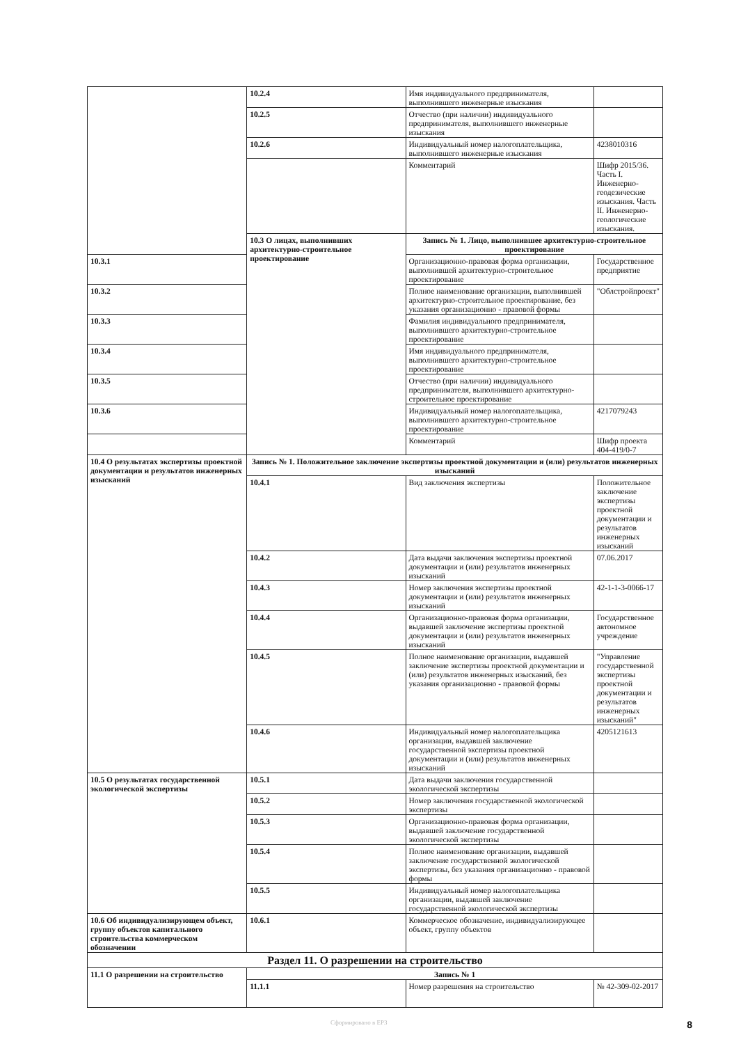| | 10.2.4 | Имя индивидуального предпринимателя, выполнившего инженерные изыскания | |
| | 10.2.5 | Отчество (при наличии) индивидуального предпринимателя, выполнившего инженерные изыскания | |
| | 10.2.6 | Индивидуальный номер налогоплательщика, выполнившего инженерные изыскания | 4238010316 |
| | | Комментарий | Шифр 2015/36. Часть I. Инженерно-геодезические изыскания. Часть II. Инженерно-геологические изыскания. |
| | 10.3 О лицах, выполнивших архитектурно-строительное проектирование | Запись № 1. Лицо, выполнившее архитектурно-строительное проектирование | |
| 10.3.1 | | Организационно-правовая форма организации, выполнившей архитектурно-строительное проектирование | Государственное предприятие |
| 10.3.2 | | Полное наименование организации, выполнившей архитектурно-строительное проектирование, без указания организационно - правовой формы | "Облстройпроект" |
| 10.3.3 | | Фамилия индивидуального предпринимателя, выполнившего архитектурно-строительное проектирование | |
| 10.3.4 | | Имя индивидуального предпринимателя, выполнившего архитектурно-строительное проектирование | |
| 10.3.5 | | Отчество (при наличии) индивидуального предпринимателя, выполнившего архитектурно-строительное проектирование | |
| 10.3.6 | | Индивидуальный номер налогоплательщика, выполнившего архитектурно-строительное проектирование | 4217079243 |
| | | Комментарий | Шифр проекта 404-419/0-7 |
| 10.4 О результатах экспертизы проектной документации и результатов инженерных изысканий | Запись № 1. Положительное заключение экспертизы проектной документации и (или) результатов инженерных изысканий | | |
| | 10.4.1 | Вид заключения экспертизы | Положительное заключение экспертизы проектной документации и результатов инженерных изысканий |
| | 10.4.2 | Дата выдачи заключения экспертизы проектной документации и (или) результатов инженерных изысканий | 07.06.2017 |
| | 10.4.3 | Номер заключения экспертизы проектной документации и (или) результатов инженерных изысканий | 42-1-1-3-0066-17 |
| | 10.4.4 | Организационно-правовая форма организации, выдавшей заключение экспертизы проектной документации и (или) результатов инженерных изысканий | Государственное автономное учреждение |
| | 10.4.5 | Полное наименование организации, выдавшей заключение экспертизы проектной документации и (или) результатов инженерных изысканий, без указания организационно - правовой формы | "Управление государственной экспертизы проектной документации и результатов инженерных изысканий" |
| | 10.4.6 | Индивидуальный номер налогоплательщика организации, выдавшей заключение государственной экспертизы проектной документации и (или) результатов инженерных изысканий | 4205121613 |
| 10.5 О результатах государственной экологической экспертизы | 10.5.1 | Дата выдачи заключения государственной экологической экспертизы | |
| | 10.5.2 | Номер заключения государственной экологической экспертизы | |
| | 10.5.3 | Организационно-правовая форма организации, выдавшей заключение государственной экологической экспертизы | |
| | 10.5.4 | Полное наименование организации, выдавшей заключение государственной экологической экспертизы, без указания организационно - правовой формы | |
| | 10.5.5 | Индивидуальный номер налогоплательщика организации, выдавшей заключение государственной экологической экспертизы | |
| 10.6 Об индивидуализирующем объект, группу объектов капитального строительства коммерческом обозначении | 10.6.1 | Коммерческое обозначение, индивидуализирующее объект, группу объектов | |
| Раздел 11. О разрешении на строительство | | | |
| 11.1 О разрешении на строительство | Запись № 1 | | |
| | 11.1.1 | Номер разрешения на строительство | № 42-309-02-2017 |
Сформировано в ЕРЗ 8